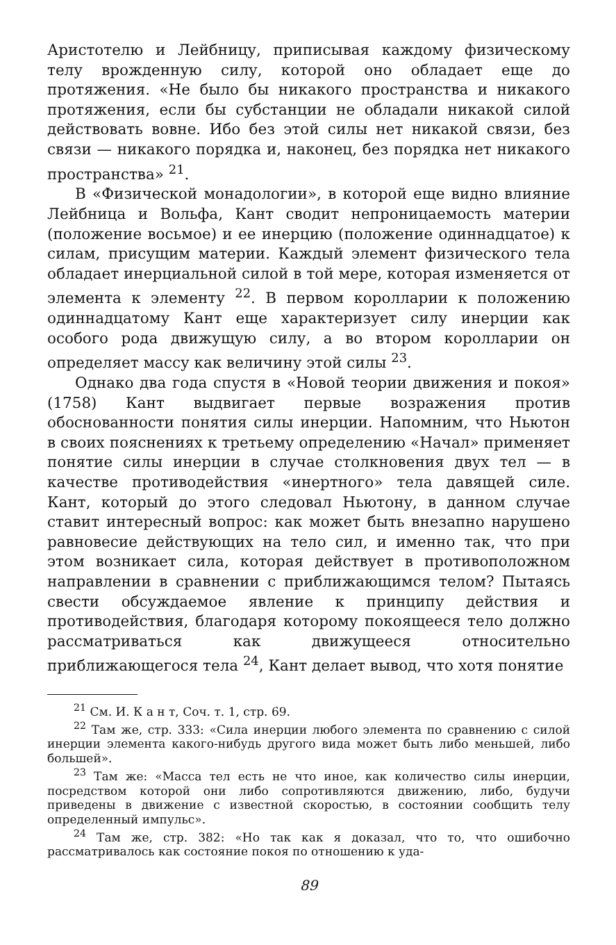Аристотелю и Лейбницу, приписывая каждому физическому телу врожденную силу, которой оно обладает еще до протяжения. «Не было бы никакого пространства и никакого протяжения, если бы субстанции не обладали никакой силой действовать вовне. Ибо без этой силы нет никакой связи, без связи — никакого порядка и, наконец, без порядка нет никакого пространства» <sup>21</sup>.
В «Физической монадологии», в которой еще видно влияние Лейбница и Вольфа, Кант сводит непроницаемость материи (положение восьмое) и ее инерцию (положение одиннадцатое) к силам, присущим материи. Каждый элемент физического тела обладает инерциальной силой в той мере, которая изменяется от элемента к элементу <sup>22</sup>. В первом королларии к положению одиннадцатому Кант еще характеризует силу инерции как особого рода движущую силу, а во втором королларии он определяет массу как величину этой силы <sup>23</sup>.
Однако два года спустя в «Новой теории движения и покоя» (1758) Кант выдвигает первые возражения против обоснованности понятия силы инерции. Напомним, что Ньютон в своих пояснениях к третьему определению «Начал» применяет понятие силы инерции в случае столкновения двух тел — в качестве противодействия «инертного» тела давящей силе. Кант, который до этого следовал Ньютону, в данном случае ставит интересный вопрос: как может быть внезапно нарушено равновесие действующих на тело сил, и именно так, что при этом возникает сила, которая действует в противоположном направлении в сравнении с приближающимся телом? Пытаясь свести обсуждаемое явление к принципу действия и противодействия, благодаря которому покоящееся тело должно рассматриваться как движущееся относительно приближающегося тела <sup>24</sup>, Кант делает вывод, что хотя понятие
<sup>21</sup> См. И. К а н т, Соч. т. 1, стр. 69.
<sup>22</sup> Там же, стр. 333: «Сила инерции любого элемента по сравнению с силой инерции элемента какого-нибудь другого вида может быть либо меньшей, либо большей».
<sup>23</sup> Там же: «Масса тел есть не что иное, как количество силы инерции, посредством которой они либо сопротивляются движению, либо, будучи приведены в движение с известной скоростью, в состоянии сообщить телу определенный импульс».
<sup>24</sup> Там же, стр. 382: «Но так как я доказал, что то, что ошибочно рассматривалось как состояние покоя по отношению к уда-
89